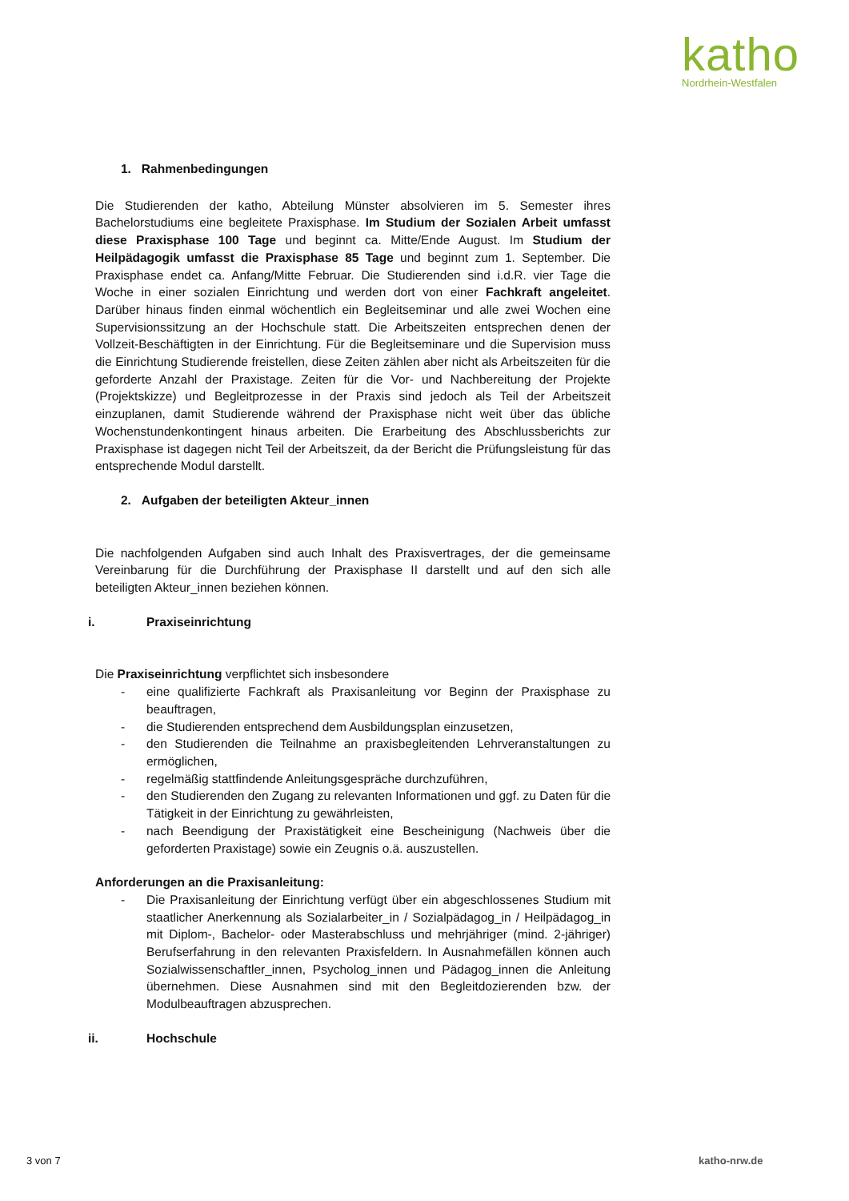katho
Nordrhein-Westfalen
1. Rahmenbedingungen
Die Studierenden der katho, Abteilung Münster absolvieren im 5. Semester ihres Bachelorstudiums eine begleitete Praxisphase. Im Studium der Sozialen Arbeit umfasst diese Praxisphase 100 Tage und beginnt ca. Mitte/Ende August. Im Studium der Heilpädagogik umfasst die Praxisphase 85 Tage und beginnt zum 1. September. Die Praxisphase endet ca. Anfang/Mitte Februar. Die Studierenden sind i.d.R. vier Tage die Woche in einer sozialen Einrichtung und werden dort von einer Fachkraft angeleitet. Darüber hinaus finden einmal wöchentlich ein Begleitseminar und alle zwei Wochen eine Supervisionssitzung an der Hochschule statt. Die Arbeitszeiten entsprechen denen der Vollzeit-Beschäftigten in der Einrichtung. Für die Begleitseminare und die Supervision muss die Einrichtung Studierende freistellen, diese Zeiten zählen aber nicht als Arbeitszeiten für die geforderte Anzahl der Praxistage. Zeiten für die Vor- und Nachbereitung der Projekte (Projektskizze) und Begleitprozesse in der Praxis sind jedoch als Teil der Arbeitszeit einzuplanen, damit Studierende während der Praxisphase nicht weit über das übliche Wochenstundenkontingent hinaus arbeiten. Die Erarbeitung des Abschlussberichts zur Praxisphase ist dagegen nicht Teil der Arbeitszeit, da der Bericht die Prüfungsleistung für das entsprechende Modul darstellt.
2. Aufgaben der beteiligten Akteur_innen
Die nachfolgenden Aufgaben sind auch Inhalt des Praxisvertrages, der die gemeinsame Vereinbarung für die Durchführung der Praxisphase II darstellt und auf den sich alle beteiligten Akteur_innen beziehen können.
i. Praxiseinrichtung
Die Praxiseinrichtung verpflichtet sich insbesondere
- eine qualifizierte Fachkraft als Praxisanleitung vor Beginn der Praxisphase zu beauftragen,
- die Studierenden entsprechend dem Ausbildungsplan einzusetzen,
- den Studierenden die Teilnahme an praxisbegleitenden Lehrveranstaltungen zu ermöglichen,
- regelmäßig stattfindende Anleitungsgespräche durchzuführen,
- den Studierenden den Zugang zu relevanten Informationen und ggf. zu Daten für die Tätigkeit in der Einrichtung zu gewährleisten,
- nach Beendigung der Praxistätigkeit eine Bescheinigung (Nachweis über die geforderten Praxistage) sowie ein Zeugnis o.ä. auszustellen.
Anforderungen an die Praxisanleitung:
- Die Praxisanleitung der Einrichtung verfügt über ein abgeschlossenes Studium mit staatlicher Anerkennung als Sozialarbeiter_in / Sozialpädagog_in / Heilpädagog_in mit Diplom-, Bachelor- oder Masterabschluss und mehrjähriger (mind. 2-jähriger) Berufserfahrung in den relevanten Praxisfeldern. In Ausnahmefällen können auch Sozialwissenschaftler_innen, Psycholog_innen und Pädagog_innen die Anleitung übernehmen. Diese Ausnahmen sind mit den Begleitdozierenden bzw. der Modulbeauftragen abzusprechen.
ii. Hochschule
3 von 7 katho-nrw.de